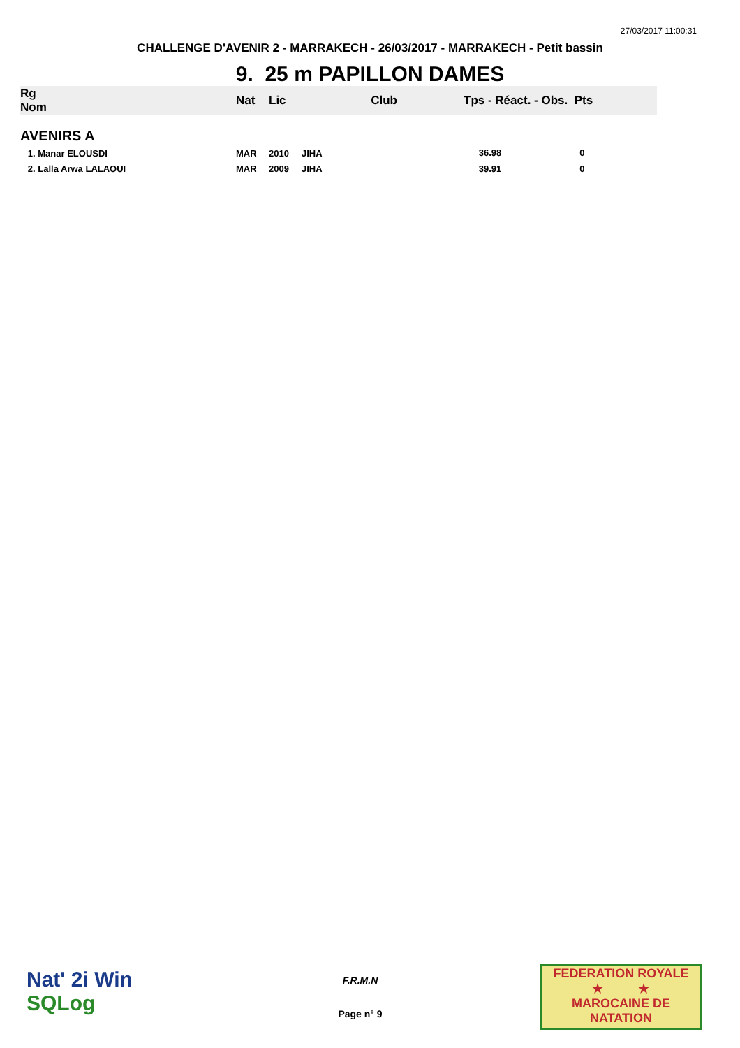27/03/2017 11:00:31
CHALLENGE D'AVENIR 2 - MARRAKECH - 26/03/2017 - MARRAKECH - Petit bassin
9. 25 m PAPILLON DAMES
| Rg Nom | | Nat | Lic | Club | Tps - Réact. - Obs. Pts |
| --- | --- | --- | --- | --- | --- |
| AVENIRS A | | | | | |
| 1. Manar ELOUSDI | | MAR | 2010 | JIHA | 36.98 0 |
| 2. Lalla Arwa LALAOUI | | MAR | 2009 | JIHA | 39.91 0 |
Nat' 2i Win
SQLog
F.R.M.N
Page n° 9
FEDERATION ROYALE
★ ★
MAROCAINE DE NATATION